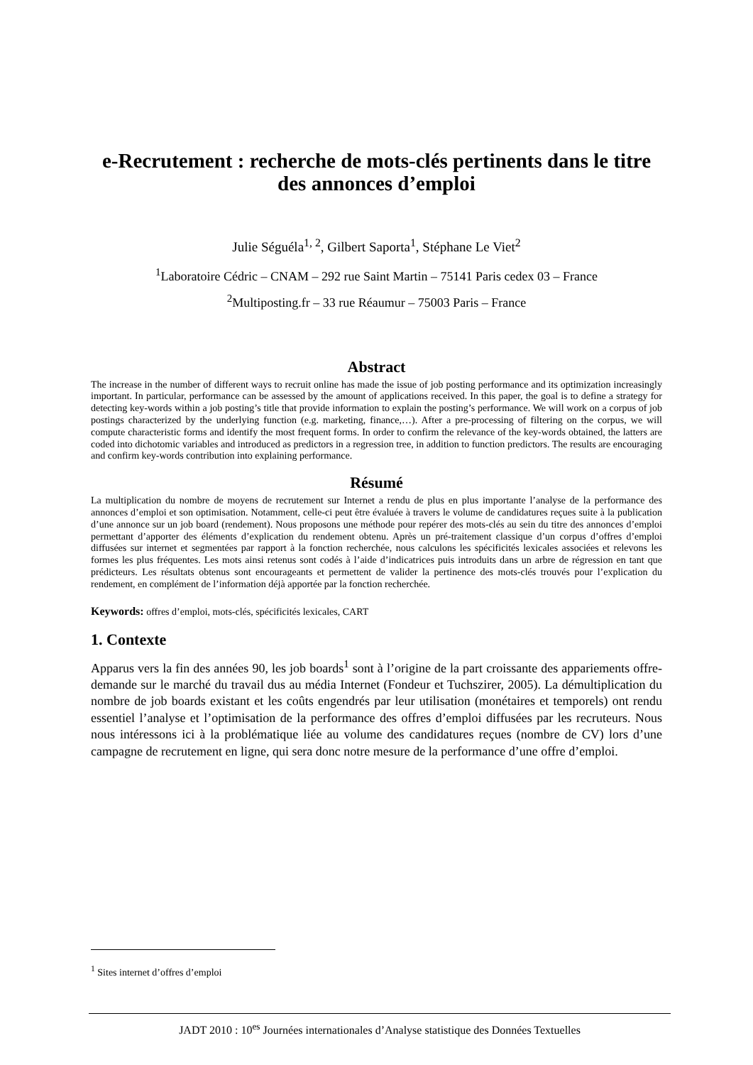e-Recrutement : recherche de mots-clés pertinents dans le titre des annonces d’emploi
Julie Séguéla<sup>1, 2</sup>, Gilbert Saporta<sup>1</sup>, Stéphane Le Viet<sup>2</sup>
<sup>1</sup> Laboratoire Cédric – CNAM – 292 rue Saint Martin – 75141 Paris cedex 03 – France
<sup>2</sup> Multiposting.fr – 33 rue Réaumur – 75003 Paris – France
Abstract
The increase in the number of different ways to recruit online has made the issue of job posting performance and its optimization increasingly important. In particular, performance can be assessed by the amount of applications received. In this paper, the goal is to define a strategy for detecting key-words within a job posting’s title that provide information to explain the posting’s performance. We will work on a corpus of job postings characterized by the underlying function (e.g. marketing, finance,…). After a pre-processing of filtering on the corpus, we will compute characteristic forms and identify the most frequent forms. In order to confirm the relevance of the key-words obtained, the latters are coded into dichotomic variables and introduced as predictors in a regression tree, in addition to function predictors. The results are encouraging and confirm key-words contribution into explaining performance.
Résumé
La multiplication du nombre de moyens de recrutement sur Internet a rendu de plus en plus importante l’analyse de la performance des annonces d’emploi et son optimisation. Notamment, celle-ci peut être évaluée à travers le volume de candidatures reçues suite à la publication d’une annonce sur un job board (rendement). Nous proposons une méthode pour repérer des mots-clés au sein du titre des annonces d’emploi permettant d’apporter des éléments d’explication du rendement obtenu. Après un pré-traitement classique d’un corpus d’offres d’emploi diffusées sur internet et segmentées par rapport à la fonction recherchée, nous calculons les spécificités lexicales associées et relevons les formes les plus fréquentes. Les mots ainsi retenus sont codés à l’aide d’indicatrices puis introduits dans un arbre de régression en tant que prédicteurs. Les résultats obtenus sont encourageants et permettent de valider la pertinence des mots-clés trouvés pour l’explication du rendement, en complément de l’information déjà apportée par la fonction recherchée.
Keywords: offres d’emploi, mots-clés, spécificités lexicales, CART
1. Contexte
Apparus vers la fin des années 90, les job boards<sup>1</sup> sont à l’origine de la part croissante des appariements offre-demande sur le marché du travail dus au média Internet (Fondeur et Tuchszirer, 2005). La démultiplication du nombre de job boards existant et les coûts engendrés par leur utilisation (monétaires et temporels) ont rendu essentiel l’analyse et l’optimisation de la performance des offres d’emploi diffusées par les recruteurs. Nous nous intéressons ici à la problématique liée au volume des candidatures reçues (nombre de CV) lors d’une campagne de recrutement en ligne, qui sera donc notre mesure de la performance d’une offre d’emploi.
<sup>1</sup> Sites internet d’offres d’emploi
JADT 2010 : 10<sup>es</sup> Journées internationales d’Analyse statistique des Données Textuelles